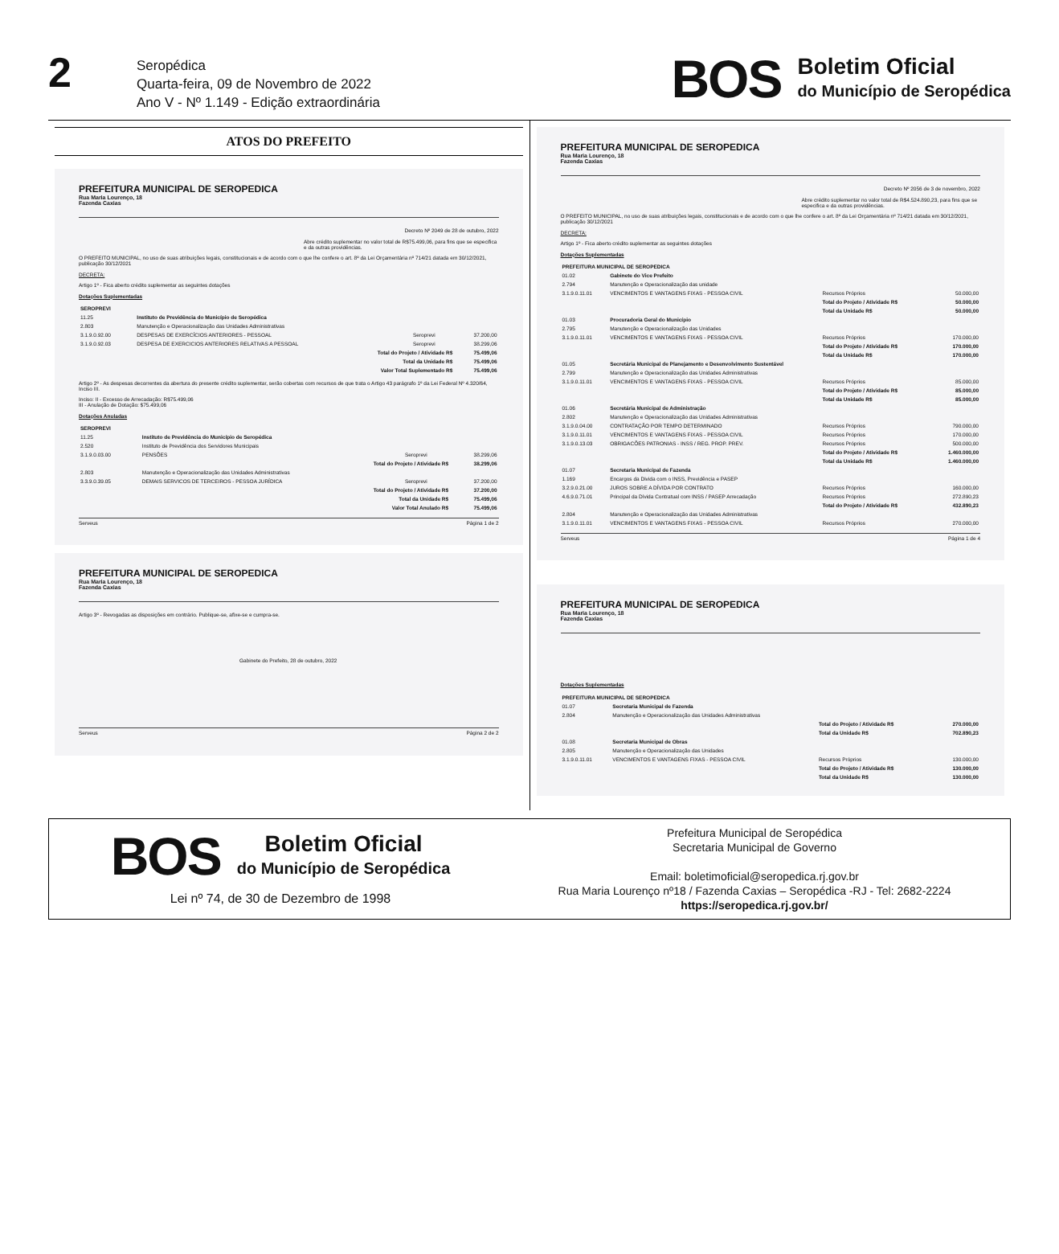2
Seropédica
Quarta-feira, 09 de Novembro de 2022
Ano V - Nº 1.149 - Edição extraordinária
BOS
Boletim Oficial
do Município de Seropédica
ATOS DO PREFEITO
PREFEITURA MUNICIPAL DE SEROPEDICA
Rua Maria Lourenço, 18
Fazenda Caxias
Decreto Nº 2049 de 28 de outubro, 2022
Abre crédito suplementar no valor total de R$75.499,06, para fins que se especifica e da outras providências.
O PREFEITO MUNICIPAL, no uso de suas atribuições legais, constitucionais e de acordo com o que lhe confere o art. 8º da Lei Orçamentária nº 714/21 datada em 30/12/2021, publicação 30/12/2021
DECRETA:
Artigo 1º - Fica aberto crédito suplementar as seguintes dotações
Dotações Suplementadas
| SEROPREVI | | | |
| 11.25 | Instituto de Previdência do Município de Seropédica | | |
| 2.803 | Manutenção e Operacionalização das Unidades Administrativas | | |
| 3.1.9.0.92.00 | DESPESAS DE EXERCÍCIOS ANTERIORES - PESSOAL | Seroprevi | 37.200,00 |
| 3.1.9.0.92.03 | DESPESA DE EXERCICIOS ANTERIORES RELATIVAS A PESSOAL | Seroprevi | 38.299,06 |
| | Total do Projeto / Atividade R$ | | 75.499,06 |
| | Total da Unidade R$ | | 75.499,06 |
| | Valor Total Suplementado R$ | | 75.499,06 |
Artigo 2º - As despesas decorrentes da abertura do presente crédito suplementar, serão cobertas com recursos de que trata o Artigo 43 parágrafo 1º da Lei Federal Nº 4.320/64, Inciso III.
Inciso: II - Excesso de Arrecadação: R$75.499,06
III - Anulação de Dotação: $75.499,06
Dotações Anuladas
| SEROPREVI | | | |
| 11.25 | Instituto de Previdência do Município de Seropédica | | |
| 2.520 | Instituto de Previdência dos Servidores Municipais | | |
| 3.1.9.0.03.00 | PENSÕES | Seroprevi | 38.299,06 |
| | Total do Projeto / Atividade R$ | | 38.299,06 |
| 2.803 | Manutenção e Operacionalização das Unidades Administrativas | | |
| 3.3.9.0.39.05 | DEMAIS SERVICOS DE TERCEIROS - PESSOA JURÍDICA | Seroprevi | 37.200,00 |
| | Total do Projeto / Atividade R$ | | 37.200,00 |
| | Total da Unidade R$ | | 75.499,06 |
| | Valor Total Anulado R$ | | 75.499,06 |
Serveus Página 1 de 2
PREFEITURA MUNICIPAL DE SEROPEDICA
Rua Maria Lourenço, 18
Fazenda Caxias
Artigo 3º - Revogadas as disposições em contrário. Publique-se, afixe-se e cumpra-se.
Gabinete do Prefeito, 28 de outubro, 2022
Serveus Página 2 de 2
PREFEITURA MUNICIPAL DE SEROPEDICA
Rua Maria Lourenço, 18
Fazenda Caxias
Decreto Nº 2056 de 3 de novembro, 2022
Abre crédito suplementar no valor total de R$4.524.890,23, para fins que se especifica e da outras providências.
O PREFEITO MUNICIPAL, no uso de suas atribuições legais, constitucionais e de acordo com o que lhe confere o art. 8º da Lei Orçamentária nº 714/21 datada em 30/12/2021, publicação 30/12/2021
DECRETA:
Artigo 1º - Fica aberto crédito suplementar as seguintes dotações
Dotações Suplementadas
| PREFEITURA MUNICIPAL DE SEROPEDICA | | | | |
| 01.02 | Gabinete do Vice Prefeito | | | |
| 2.794 | Manutenção e Operacionalização das unidade | | | |
| 3.1.9.0.11.01 | VENCIMENTOS E VANTAGENS FIXAS - PESSOA CIVIL | Recursos Próprios | | 50.000,00 |
| | | Total do Projeto / Atividade R$ | | 50.000,00 |
| | | Total da Unidade R$ | | 50.000,00 |
| 01.03 | Procuradoria Geral do Município | | | |
| 2.795 | Manutenção e Operacionalização das Unidades | | | |
| 3.1.9.0.11.01 | VENCIMENTOS E VANTAGENS FIXAS - PESSOA CIVIL | Recursos Próprios | | 170.000,00 |
| | | Total do Projeto / Atividade R$ | | 170.000,00 |
| | | Total da Unidade R$ | | 170.000,00 |
| 01.05 | Secretária Municipal de Planejamento e Desenvolvimento Sustentável | | | |
| 2.799 | Manutenção e Operacionalização das Unidades Administrativas | | | |
| 3.1.9.0.11.01 | VENCIMENTOS E VANTAGENS FIXAS - PESSOA CIVIL | Recursos Próprios | | 85.000,00 |
| | | Total do Projeto / Atividade R$ | | 85.000,00 |
| | | Total da Unidade R$ | | 85.000,00 |
| 01.06 | Secretária Municipal de Administração | | | |
| 2.802 | Manutenção e Operacionalização das Unidades Administrativas | | | |
| 3.1.9.0.04.00 | CONTRATAÇÃO POR TEMPO DETERMINADO | Recursos Próprios | | 790.000,00 |
| 3.1.9.0.11.01 | VENCIMENTOS E VANTAGENS FIXAS - PESSOA CIVIL | Recursos Próprios | | 170.000,00 |
| 3.1.9.0.13.03 | OBRIGACÕES PATRONIAS - INSS / REG. PROP. PREV. | Recursos Próprios | | 500.000,00 |
| | | Total do Projeto / Atividade R$ | | 1.460.000,00 |
| | | Total da Unidade R$ | | 1.460.000,00 |
| 01.07 | Secretaria Municipal de Fazenda | | | |
| 1.169 | Encargos da Divida com o INSS, Previdência e PASEP | | | |
| 3.2.9.0.21.00 | JUROS SOBRE A DÍVIDA POR CONTRATO | Recursos Próprios | | 160.000,00 |
| 4.6.9.0.71.01 | Principal da Dívida Contratual com INSS / PASEP Arrecadação | Recursos Próprios | | 272.890,23 |
| | | Total do Projeto / Atividade R$ | | 432.890,23 |
| 2.804 | Manutenção e Operacionalização das Unidades Administrativas | | | |
| 3.1.9.0.11.01 | VENCIMENTOS E VANTAGENS FIXAS - PESSOA CIVIL | Recursos Próprios | | 270.000,00 |
Serveus Página 1 de 4
PREFEITURA MUNICIPAL DE SEROPEDICA
Rua Maria Lourenço, 18
Fazenda Caxias
Dotações Suplementadas
| PREFEITURA MUNICIPAL DE SEROPEDICA | | | | |
| 01.07 | Secretaria Municipal de Fazenda | | | |
| 2.804 | Manutenção e Operacionalização das Unidades Administrativas | | | |
| | | Total do Projeto / Atividade R$ | | 270.000,00 |
| | | Total da Unidade R$ | | 702.890,23 |
| 01.08 | Secretaria Municipal de Obras | | | |
| 2.805 | Manutenção e Operacionalização das Unidades | | | |
| 3.1.9.0.11.01 | VENCIMENTOS E VANTAGENS FIXAS - PESSOA CIVIL | Recursos Próprios | | 130.000,00 |
| | | Total do Projeto / Atividade R$ | | 130.000,00 |
| | | Total da Unidade R$ | | 130.000,00 |
BOS
Boletim Oficial
do Município de Seropédica
Lei nº 74, de 30 de Dezembro de 1998
Prefeitura Municipal de Seropédica
Secretaria Municipal de Governo
Email: boletimoficial@seropedica.rj.gov.br
Rua Maria Lourenço nº18 / Fazenda Caxias – Seropédica -RJ - Tel: 2682-2224
https://seropedica.rj.gov.br/